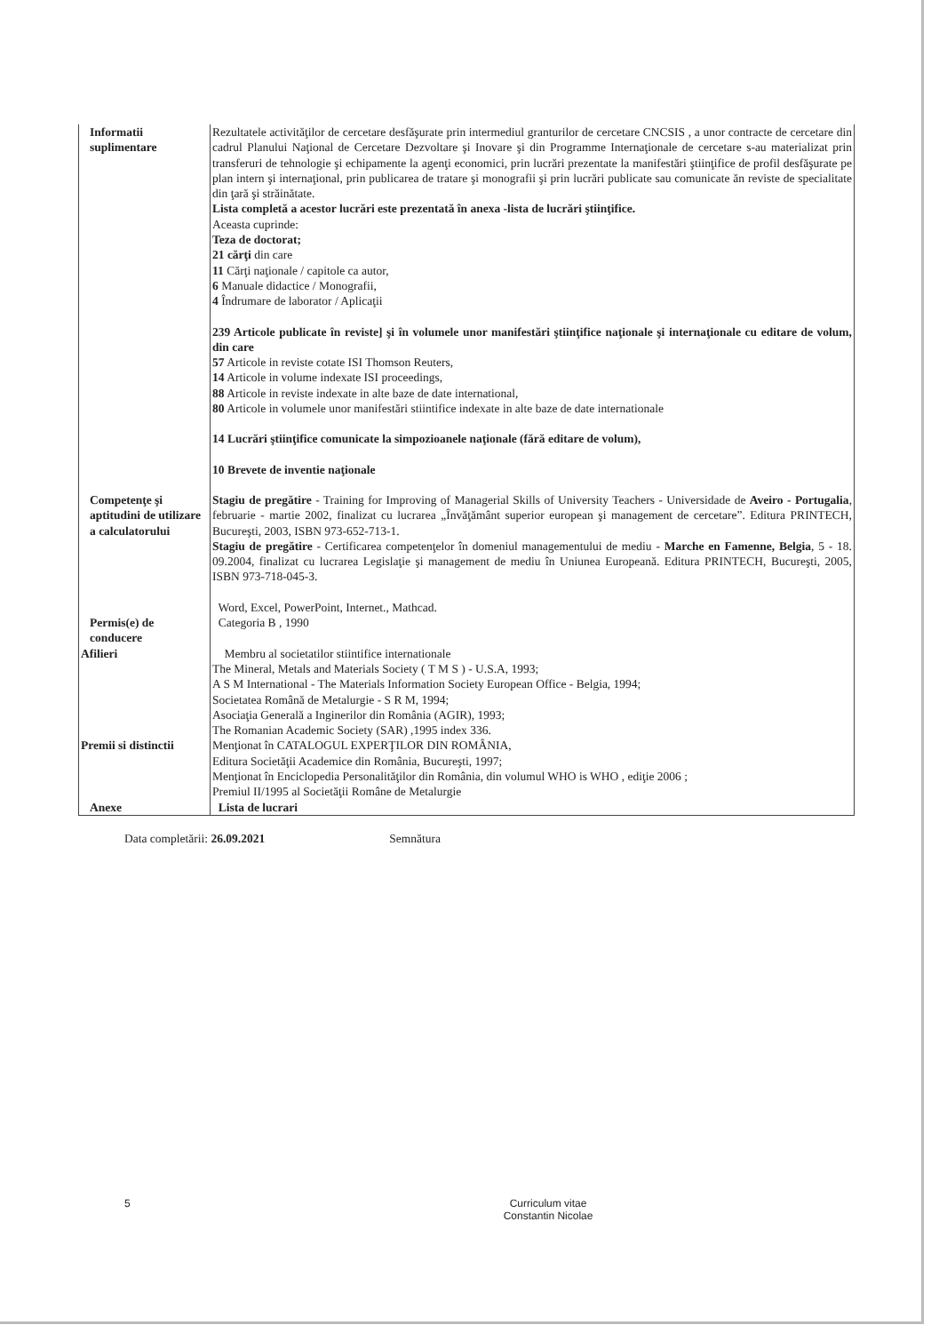| Informatii suplimentare | Rezultatele activităţilor de cercetare desfăşurate prin intermediul granturilor de cercetare CNCSIS , a unor contracte de cercetare din cadrul Planului Naţional de Cercetare Dezvoltare şi Inovare şi din Programme Internaţionale de cercetare s-au materializat prin transferuri de tehnologie şi echipamente la agenţi economici, prin lucrări prezentate la manifestări ştiinţifice de profil desfăşurate pe plan intern şi internaţional, prin publicarea de tratare şi monografii şi prin lucrări publicate sau comunicate ăn reviste de specialitate din ţară şi străinătate. Lista completă a acestor lucrări este prezentată în anexa -lista de lucrări ştiinţifice. Aceasta cuprinde: Teza de doctorat; 21 cărţi din care 11 Cărţi naţionale / capitole ca autor, 6 Manuale didactice / Monografii, 4 Îndrumare de laborator / Aplicaţii 239 Articole publicate în reviste] şi în volumele unor manifestări ştiinţifice naţionale şi internaţionale cu editare de volum, din care 57 Articole in reviste cotate ISI Thomson Reuters, 14 Articole in volume indexate ISI proceedings, 88 Articole in reviste indexate in alte baze de date international, 80 Articole in volumele unor manifestări stiintifice indexate in alte baze de date internationale 14 Lucrări ştiinţifice comunicate la simpozioanele naţionale (fără editare de volum), 10 Brevete de inventie naţionale |
| Competenţe şi aptitudini de utilizare a calculatorului | Stagiu de pregătire - Training for Improving of Managerial Skills of University Teachers - Universidade de Aveiro - Portugalia , februarie - martie 2002, finalizat cu lucrarea „Învăţământ superior european şi management de cercetare”. Editura PRINTECH, Bucureşti, 2003, ISBN 973-652-713-1. Stagiu de pregătire - Certificarea competenţelor în domeniul managementului de mediu - Marche en Famenne, Belgia , 5 - 18. 09.2004, finalizat cu lucrarea Legislaţie şi management de mediu în Uniunea Europeană. Editura PRINTECH, Bucureşti, 2005, ISBN 973-718-045-3. Word, Excel, PowerPoint, Internet., Mathcad. |
| Permis(e) de conducere | Categoria B , 1990 |
| Afilieri Premii si distinctii | Membru al societatilor stiintifice internationale The Mineral, Metals and Materials Society ( T M S ) - U.S.A, 1993; A S M International - The Materials Information Society European Office - Belgia, 1994; Societatea Română de Metalurgie - S R M, 1994; Asociaţia Generală a Inginerilor din România (AGIR), 1993; The Romanian Academic Society (SAR) ,1995 index 336. Menţionat în CATALOGUL EXPERŢILOR DIN ROMÂNIA, Editura Societăţii Academice din România, Bucureşti, 1997; Menţionat în Enciclopedia Personalităţilor din România, din volumul WHO is WHO , ediţie 2006 ; Premiul II/1995 al Societăţii Române de Metalurgie |
| Anexe | Lista de lucrari |
Data completării: 26.09.2021 Semnătura
5 Curriculum vitae
Constantin Nicolae